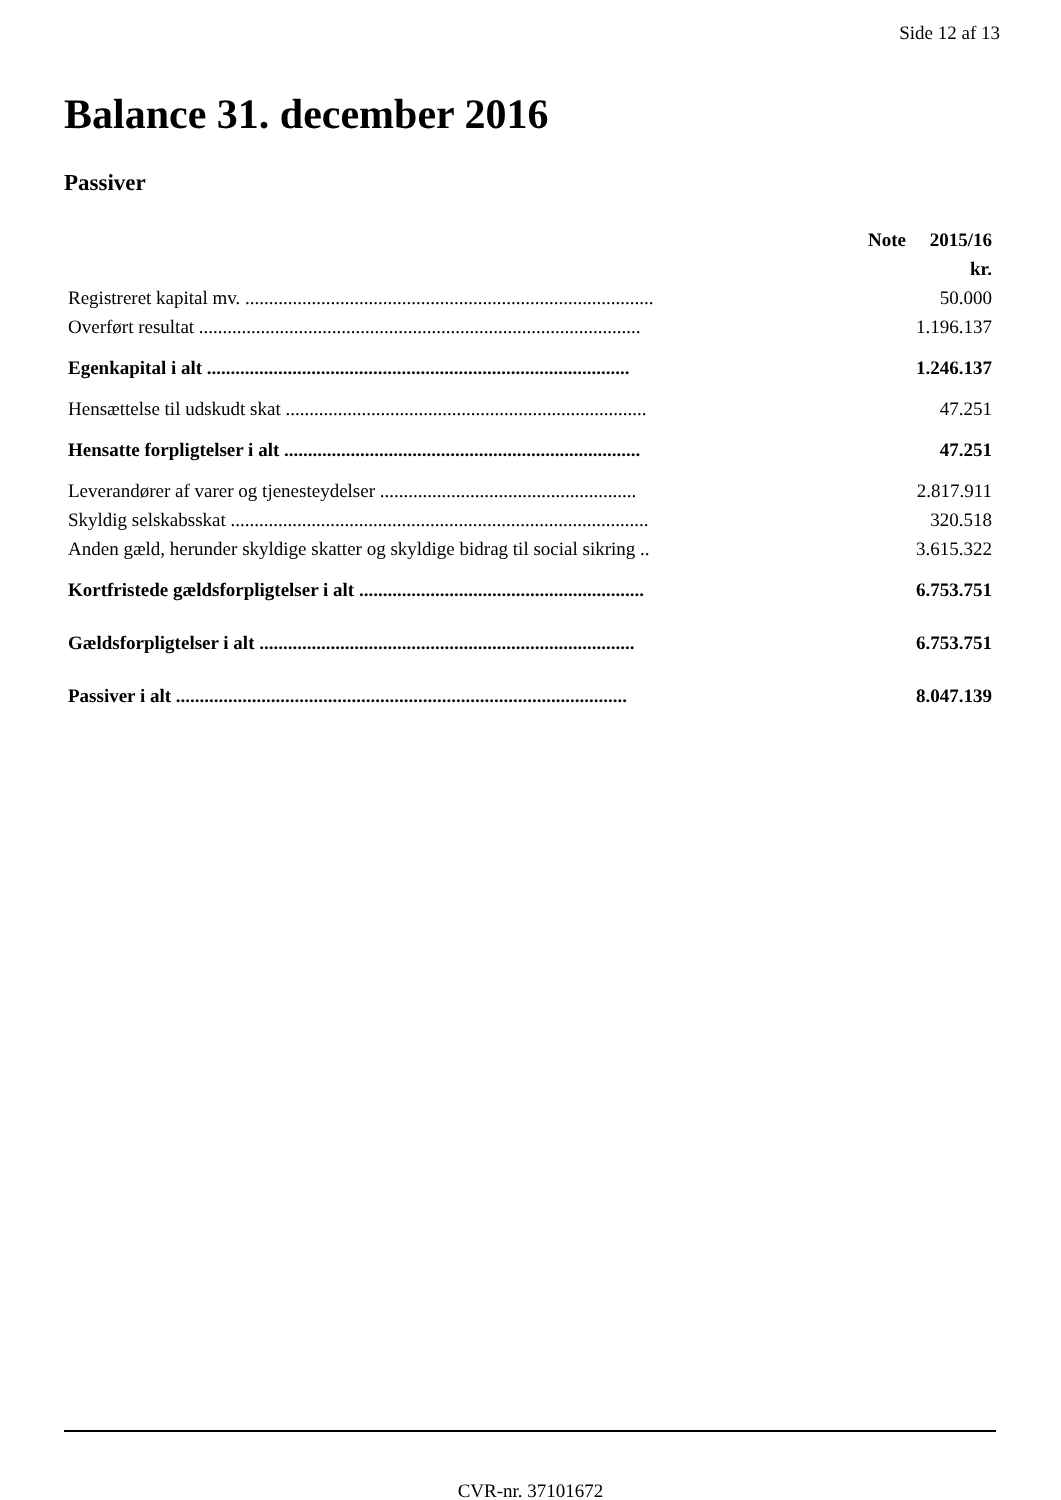Side 12 af 13
Balance 31. december 2016
Passiver
| | Note | 2015/16 |
| --- | --- | --- |
| | | kr. |
| Registreret kapital mv. ...................................................................................... | | 50.000 |
| Overført resultat ............................................................................................. | | 1.196.137 |
| Egenkapital i alt ......................................................................................... | | 1.246.137 |
| Hensættelse til udskudt skat ............................................................................ | | 47.251 |
| Hensatte forpligtelser i alt ........................................................................... | | 47.251 |
| Leverandører af varer og tjenesteydelser ...................................................... | | 2.817.911 |
| Skyldig selskabsskat ........................................................................................ | | 320.518 |
| Anden gæld, herunder skyldige skatter og skyldige bidrag til social sikring .. | | 3.615.322 |
| Kortfristede gældsforpligtelser i alt ............................................................ | | 6.753.751 |
| Gældsforpligtelser i alt ............................................................................... | | 6.753.751 |
| Passiver i alt ............................................................................................... | | 8.047.139 |
CVR-nr. 37101672